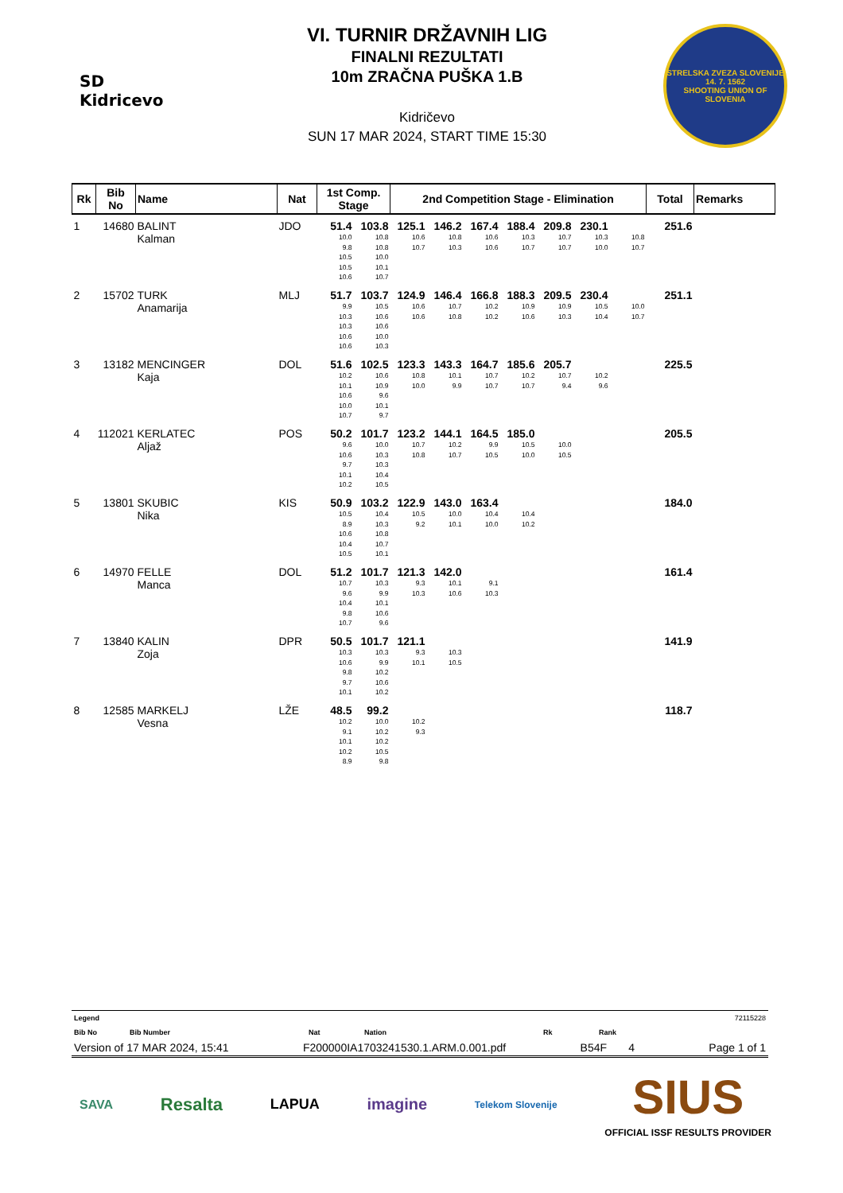SD Kidricevo
VI. TURNIR DRŽAVNIH LIG
FINALNI REZULTATI
10m ZRAČNA PUŠKA 1.B
Kidričevo
SUN 17 MAR 2024, START TIME 15:30
STRELSKA ZVEZA SLOVENIJE
14. 7. 1562
SHOOTING UNION OF SLOVENIA
| Rk | Bib No | Name | Nat | 1st Comp. Stage | | 2nd Competition Stage - Elimination | | | | | | | Total | Remarks |
| --- | --- | --- | --- | --- | --- | --- | --- | --- | --- | --- | --- | --- | --- | --- |
| 1 | 14680 | BALINT Kalman | JDO | 51.4 10.0 9.8 10.5 10.5 10.6 | 103.8 10.8 10.8 10.0 10.1 10.7 | 125.1 10.6 10.7 | 146.2 10.8 10.3 | 167.4 10.6 10.6 | 188.4 10.3 10.7 | 209.8 10.7 10.7 | 230.1 10.3 10.0 | 10.8 10.7 | 251.6 | |
| 2 | 15702 | TURK Anamarija | MLJ | 51.7 9.9 10.3 10.3 10.6 10.6 | 103.7 10.5 10.6 10.6 10.0 10.3 | 124.9 10.6 10.6 | 146.4 10.7 10.8 | 166.8 10.2 10.2 | 188.3 10.9 10.6 | 209.5 10.9 10.3 | 230.4 10.5 10.4 | 10.0 10.7 | 251.1 | |
| 3 | 13182 | MENCINGER Kaja | DOL | 51.6 10.2 10.1 10.6 10.0 10.7 | 102.5 10.6 10.9 9.6 10.1 9.7 | 123.3 10.8 10.0 | 143.3 10.1 9.9 | 164.7 10.7 10.7 | 185.6 10.2 10.7 | 205.7 10.7 9.4 | 10.2 9.6 | | 225.5 | |
| 4 | 112021 | KERLATEC Aljaž | POS | 50.2 9.6 10.6 9.7 10.1 10.2 | 101.7 10.0 10.3 10.3 10.4 10.5 | 123.2 10.7 10.8 | 144.1 10.2 10.7 | 164.5 9.9 10.5 | 185.0 10.5 10.0 | 10.0 10.5 | | | 205.5 | |
| 5 | 13801 | SKUBIC Nika | KIS | 50.9 10.5 8.9 10.6 10.4 10.5 | 103.2 10.4 10.3 10.8 10.7 10.1 | 122.9 10.5 9.2 | 143.0 10.0 10.1 | 163.4 10.4 10.0 | 10.4 10.2 | | | | 184.0 | |
| 6 | 14970 | FELLE Manca | DOL | 51.2 10.7 9.6 10.4 9.8 10.7 | 101.7 10.3 9.9 10.1 10.6 9.6 | 121.3 9.3 10.3 | 142.0 10.1 10.6 | 9.1 10.3 | | | | | 161.4 | |
| 7 | 13840 | KALIN Zoja | DPR | 50.5 10.3 10.6 9.8 9.7 10.1 | 101.7 10.3 9.9 10.2 10.6 10.2 | 121.1 9.3 10.1 | 10.3 10.5 | | | | | | 141.9 | |
| 8 | 12585 | MARKELJ Vesna | LŽE | 48.5 10.2 9.1 10.1 10.2 8.9 | 99.2 10.0 10.2 10.2 10.5 9.8 | 10.2 9.3 | | | | | | | 118.7 | |
Legend 72115228
Bib No Bib Number Nat Nation Rk Rank
Version of 17 MAR 2024, 15:41 F200000IA1703241530.1.ARM.0.001.pdf B54F 4 Page 1 of 1
SAVA Resalta LAPUA imagine Telekom Slovenije SIUS
OFFICIAL ISSF RESULTS PROVIDER